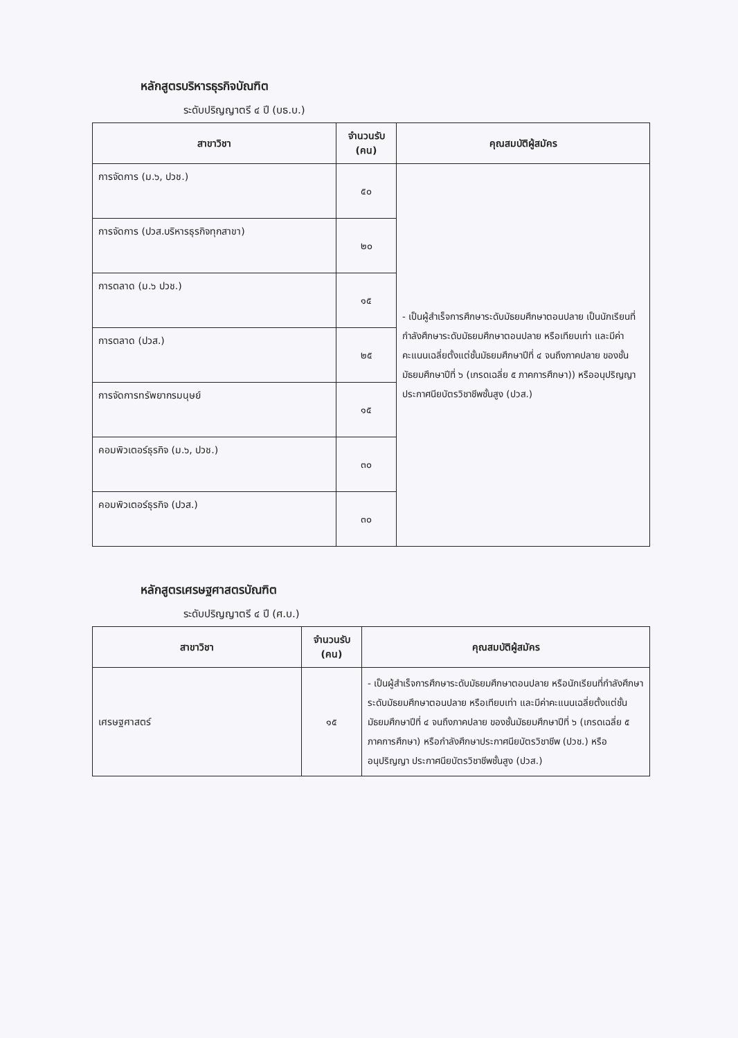หลักสูตรบริหารธุรกิจบัณฑิต
ระดับปริญญาตรี ๔ ปี (บธ.บ.)
| สาขาวิชา | จำนวนรับ (คน) | คุณสมบัติผู้สมัคร |
| --- | --- | --- |
| การจัดการ (ม.๖, ปวช.) | ๕๐ | - เป็นผู้สำเร็จการศึกษาระดับมัธยมศึกษาตอนปลาย เป็นนักเรียนที่กำลังศึกษาระดับมัธยมศึกษาตอนปลาย หรือเทียบเท่า และมีค่าคะแนนเฉลี่ยตั้งแต่ชั้นมัธยมศึกษาปีที่ ๔ จนถึงภาคปลาย ของชั้นมัธยมศึกษาปีที่ ๖ (เกรดเฉลี่ย ๕ ภาคการศึกษา)) หรืออนุปริญญา ประกาศนียบัตรวิชาชีพชั้นสูง (ปวส.) |
| การจัดการ (ปวส.บริหารธุรกิจทุกสาขา) | ๒๐ | |
| การตลาด (ม.๖ ปวช.) | ๑๕ | |
| การตลาด (ปวส.) | ๒๕ | |
| การจัดการทรัพยากรมนุษย์ | ๑๕ | |
| คอมพิวเตอร์ธุรกิจ (ม.๖, ปวช.) | ๓๐ | |
| คอมพิวเตอร์ธุรกิจ (ปวส.) | ๓๐ | |
หลักสูตรเศรษฐศาสตรบัณฑิต
ระดับปริญญาตรี ๔ ปี (ศ.บ.)
| สาขาวิชา | จำนวนรับ (คน) | คุณสมบัติผู้สมัคร |
| --- | --- | --- |
| เศรษฐศาสตร์ | ๑๕ | - เป็นผู้สำเร็จการศึกษาระดับมัธยมศึกษาตอนปลาย หรือนักเรียนที่กำลังศึกษาระดับมัธยมศึกษาตอนปลาย หรือเทียบเท่า และมีค่าคะแนนเฉลี่ยตั้งแต่ชั้นมัธยมศึกษาปีที่ ๔ จนถึงภาคปลาย ของชั้นมัธยมศึกษาปีที่ ๖ (เกรดเฉลี่ย ๕ ภาคการศึกษา) หรือกำลังศึกษาประกาศนียบัตรวิชาชีพ (ปวช.) หรืออนุปริญญา ประกาศนียบัตรวิชาชีพชั้นสูง (ปวส.) |